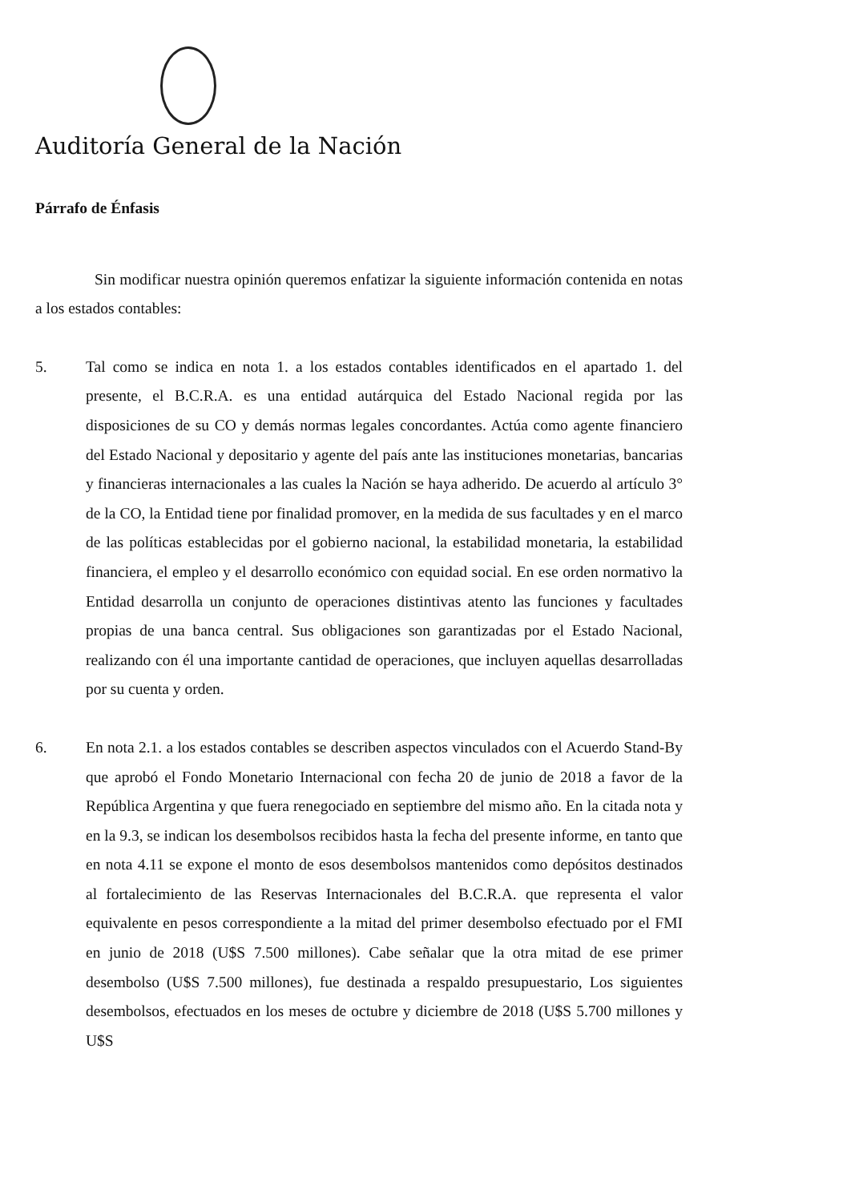Auditoría General de la Nación
Párrafo de Énfasis
Sin modificar nuestra opinión queremos enfatizar la siguiente información contenida en notas a los estados contables:
5. Tal como se indica en nota 1. a los estados contables identificados en el apartado 1. del presente, el B.C.R.A. es una entidad autárquica del Estado Nacional regida por las disposiciones de su CO y demás normas legales concordantes. Actúa como agente financiero del Estado Nacional y depositario y agente del país ante las instituciones monetarias, bancarias y financieras internacionales a las cuales la Nación se haya adherido. De acuerdo al artículo 3° de la CO, la Entidad tiene por finalidad promover, en la medida de sus facultades y en el marco de las políticas establecidas por el gobierno nacional, la estabilidad monetaria, la estabilidad financiera, el empleo y el desarrollo económico con equidad social. En ese orden normativo la Entidad desarrolla un conjunto de operaciones distintivas atento las funciones y facultades propias de una banca central. Sus obligaciones son garantizadas por el Estado Nacional, realizando con él una importante cantidad de operaciones, que incluyen aquellas desarrolladas por su cuenta y orden.
6. En nota 2.1. a los estados contables se describen aspectos vinculados con el Acuerdo Stand-By que aprobó el Fondo Monetario Internacional con fecha 20 de junio de 2018 a favor de la República Argentina y que fuera renegociado en septiembre del mismo año. En la citada nota y en la 9.3, se indican los desembolsos recibidos hasta la fecha del presente informe, en tanto que en nota 4.11 se expone el monto de esos desembolsos mantenidos como depósitos destinados al fortalecimiento de las Reservas Internacionales del B.C.R.A. que representa el valor equivalente en pesos correspondiente a la mitad del primer desembolso efectuado por el FMI en junio de 2018 (U$S 7.500 millones). Cabe señalar que la otra mitad de ese primer desembolso (U$S 7.500 millones), fue destinada a respaldo presupuestario, Los siguientes desembolsos, efectuados en los meses de octubre y diciembre de 2018 (U$S 5.700 millones y U$S